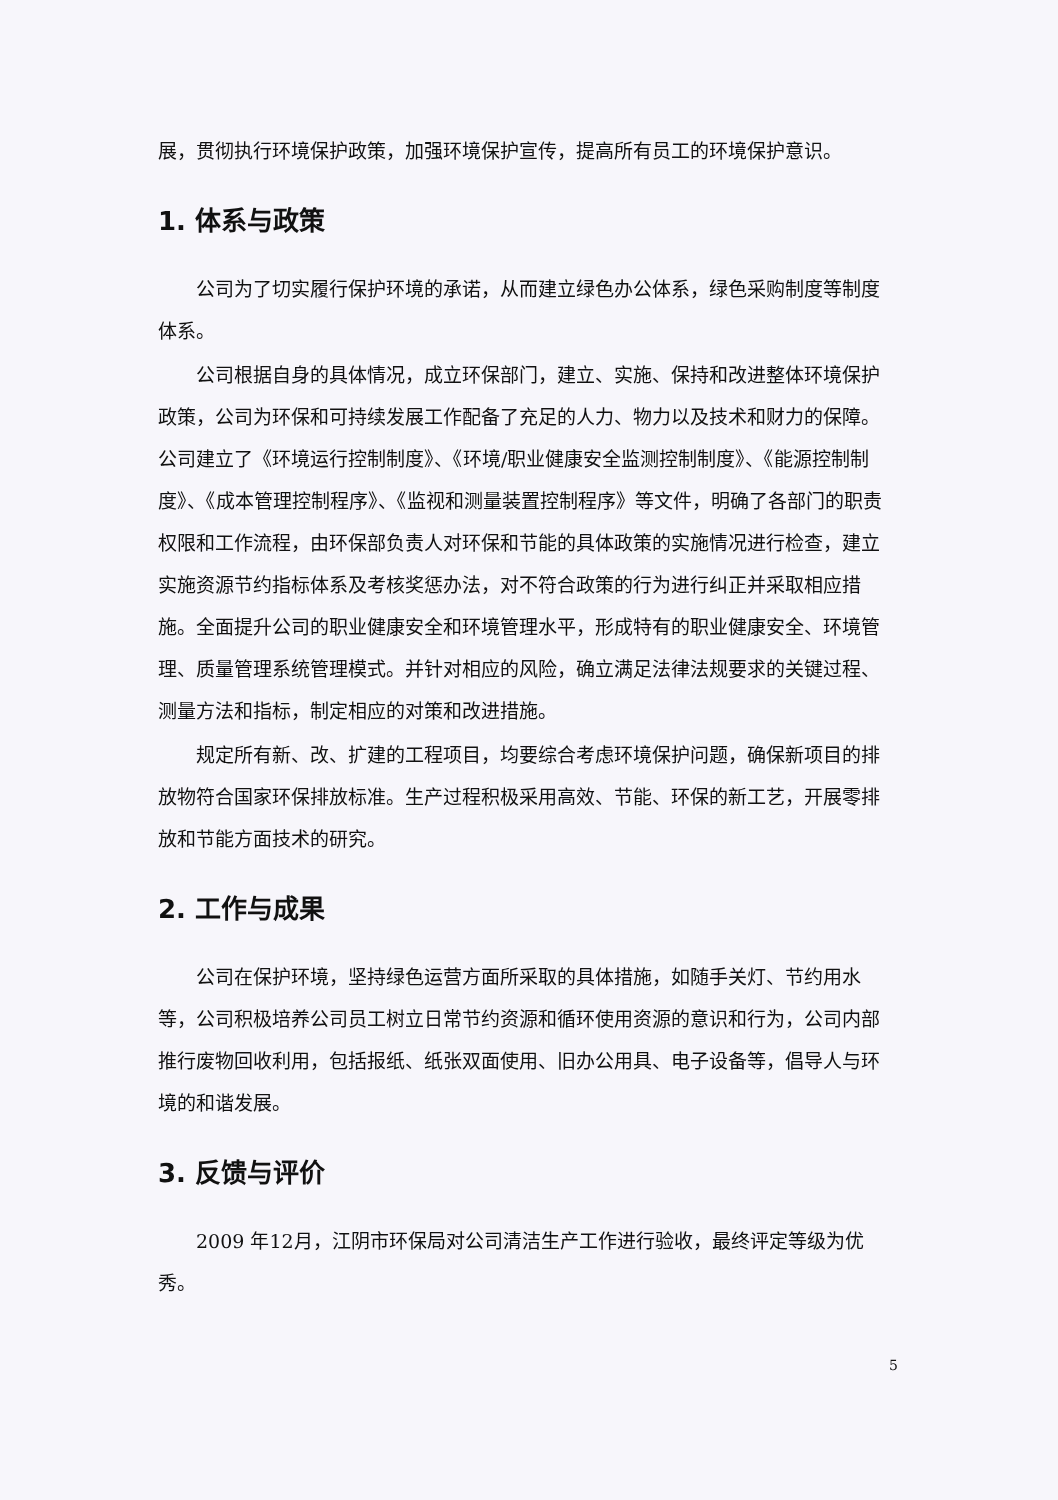展，贯彻执行环境保护政策，加强环境保护宣传，提高所有员工的环境保护意识。
1. 体系与政策
公司为了切实履行保护环境的承诺，从而建立绿色办公体系，绿色采购制度等制度体系。
公司根据自身的具体情况，成立环保部门，建立、实施、保持和改进整体环境保护政策，公司为环保和可持续发展工作配备了充足的人力、物力以及技术和财力的保障。公司建立了《环境运行控制制度》、《环境/职业健康安全监测控制制度》、《能源控制制度》、《成本管理控制程序》、《监视和测量装置控制程序》等文件，明确了各部门的职责权限和工作流程，由环保部负责人对环保和节能的具体政策的实施情况进行检查，建立实施资源节约指标体系及考核奖惩办法，对不符合政策的行为进行纠正并采取相应措施。全面提升公司的职业健康安全和环境管理水平，形成特有的职业健康安全、环境管理、质量管理系统管理模式。并针对相应的风险，确立满足法律法规要求的关键过程、测量方法和指标，制定相应的对策和改进措施。
规定所有新、改、扩建的工程项目，均要综合考虑环境保护问题，确保新项目的排放物符合国家环保排放标准。生产过程积极采用高效、节能、环保的新工艺，开展零排放和节能方面技术的研究。
2. 工作与成果
公司在保护环境，坚持绿色运营方面所采取的具体措施，如随手关灯、节约用水等，公司积极培养公司员工树立日常节约资源和循环使用资源的意识和行为，公司内部推行废物回收利用，包括报纸、纸张双面使用、旧办公用具、电子设备等，倡导人与环境的和谐发展。
3. 反馈与评价
2009 年12月，江阴市环保局对公司清洁生产工作进行验收，最终评定等级为优秀。
5